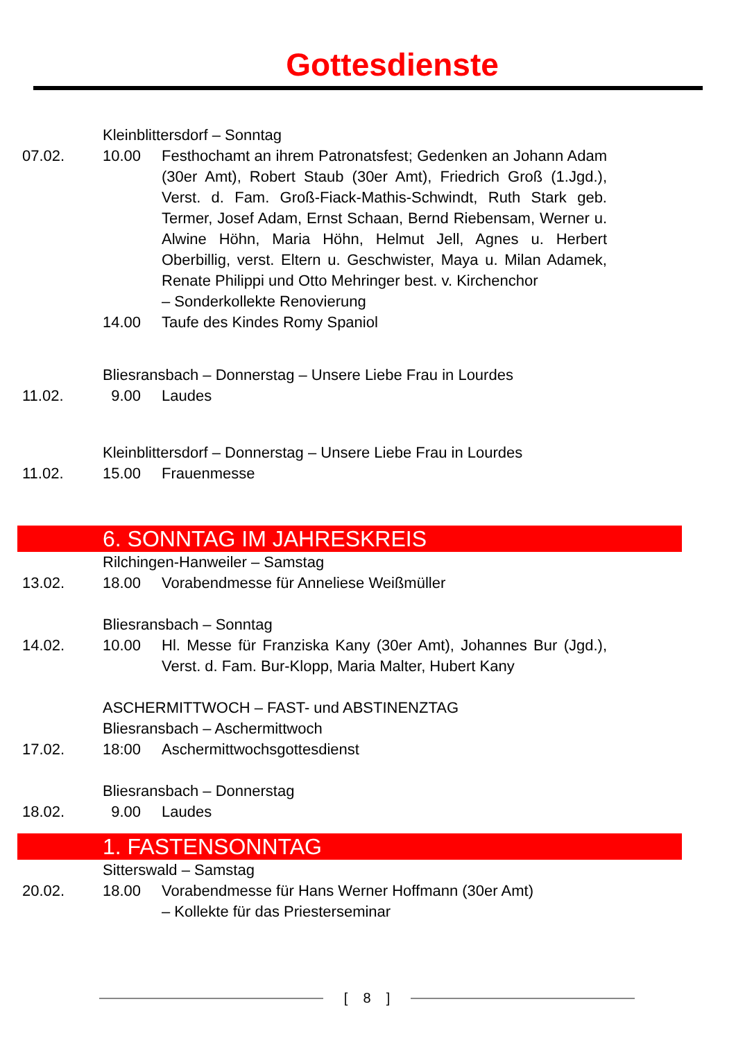Gottesdienste
Kleinblittersdorf – Sonntag
07.02. 10.00 Festhochamt an ihrem Patronatsfest; Gedenken an Johann Adam (30er Amt), Robert Staub (30er Amt), Friedrich Groß (1.Jgd.), Verst. d. Fam. Groß-Fiack-Mathis-Schwindt, Ruth Stark geb. Termer, Josef Adam, Ernst Schaan, Bernd Riebensam, Werner u. Alwine Höhn, Maria Höhn, Helmut Jell, Agnes u. Herbert Oberbillig, verst. Eltern u. Geschwister, Maya u. Milan Adamek, Renate Philippi und Otto Mehringer best. v. Kirchenchor
– Sonderkollekte Renovierung
14.00 Taufe des Kindes Romy Spaniol
Bliesransbach – Donnerstag – Unsere Liebe Frau in Lourdes
11.02. 9.00 Laudes
Kleinblittersdorf – Donnerstag – Unsere Liebe Frau in Lourdes
11.02. 15.00 Frauenmesse
6. SONNTAG IM JAHRESKREIS
Rilchingen-Hanweiler – Samstag
13.02. 18.00 Vorabendmesse für Anneliese Weißmüller
Bliesransbach – Sonntag
14.02. 10.00 Hl. Messe für Franziska Kany (30er Amt), Johannes Bur (Jgd.), Verst. d. Fam. Bur-Klopp, Maria Malter, Hubert Kany
ASCHERMITTWOCH – FAST- und ABSTINENZTAG
Bliesransbach – Aschermittwoch
17.02. 18:00 Aschermittwochsgottesdienst
Bliesransbach – Donnerstag
18.02. 9.00 Laudes
1. FASTENSONNTAG
Sitterswald – Samstag
20.02. 18.00 Vorabendmesse für Hans Werner Hoffmann (30er Amt)
– Kollekte für das Priesterseminar
[ 8 ]